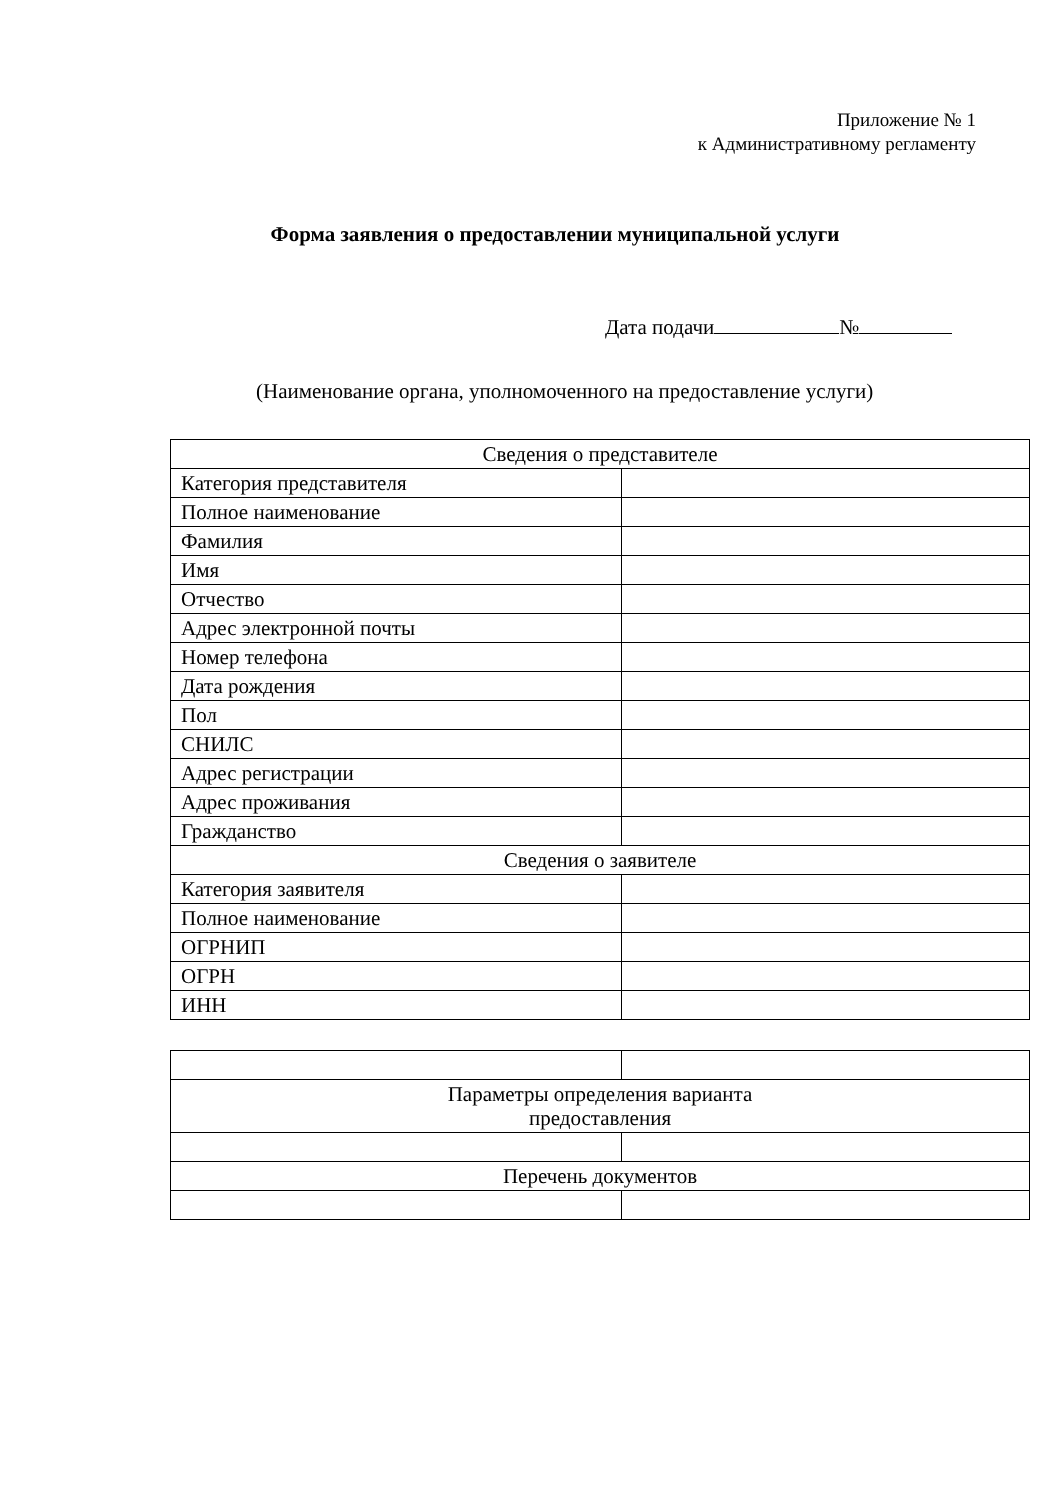Приложение № 1
к Административному регламенту
Форма заявления о предоставлении муниципальной услуги
Дата подачи №
(Наименование органа, уполномоченного на предоставление услуги)
| Сведения о представителе | |
| Категория представителя | |
| Полное наименование | |
| Фамилия | |
| Имя | |
| Отчество | |
| Адрес электронной почты | |
| Номер телефона | |
| Дата рождения | |
| Пол | |
| СНИЛС | |
| Адрес регистрации | |
| Адрес проживания | |
| Гражданство | |
| Сведения о заявителе | |
| Категория заявителя | |
| Полное наименование | |
| ОГРНИП | |
| ОГРН | |
| ИНН | |
| Параметры определения варианта предоставления | |
| Перечень документов | |